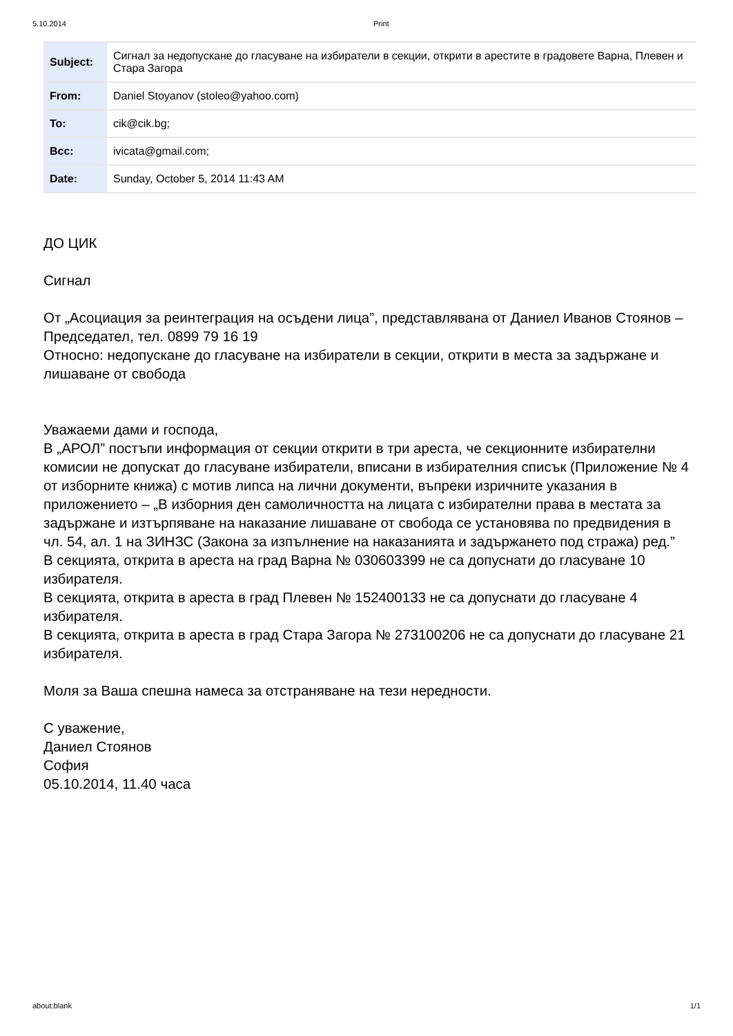5.10.2014 Print
| Subject: | Сигнал за недопускане до гласуване на избиратели в секции, открити в арестите в градовете Варна, Плевен и Стара Загора |
| From: | Daniel Stoyanov (stoleo@yahoo.com) |
| To: | cik@cik.bg; |
| Bcc: | ivicata@gmail.com; |
| Date: | Sunday, October 5, 2014 11:43 AM |
ДО ЦИК
Сигнал
От „Асоциация за реинтеграция на осъдени лица”, представлявана от Даниел Иванов Стоянов – Председател, тел. 0899 79 16 19
Относно: недопускане до гласуване на избиратели в секции, открити в места за задържане и лишаване от свобода
Уважаеми дами и господа,
В „АРОЛ” постъпи информация от секции открити в три ареста, че секционните избирателни комисии не допускат до гласуване избиратели, вписани в избирателния списък (Приложение № 4 от изборните книжа) с мотив липса на лични документи, въпреки изричните указания в приложението – „В изборния ден самоличността на лицата с избирателни права в местата за задържане и изтърпяване на наказание лишаване от свобода се установява по предвидения в чл. 54, ал. 1 на ЗИНЗС (Закона за изпълнение на наказанията и задържането под стража) ред.”
В секцията, открита в ареста на град Варна № 030603399 не са допуснати до гласуване 10 избирателя.
В секцията, открита в ареста в град Плевен № 152400133 не са допуснати до гласуване 4 избирателя.
В секцията, открита в ареста в град Стара Загора № 273100206 не са допуснати до гласуване 21 избирателя.
Моля за Ваша спешна намеса за отстраняване на тези нередности.
С уважение,
Даниел Стоянов
София
05.10.2014, 11.40 часа
about:blank 1/1